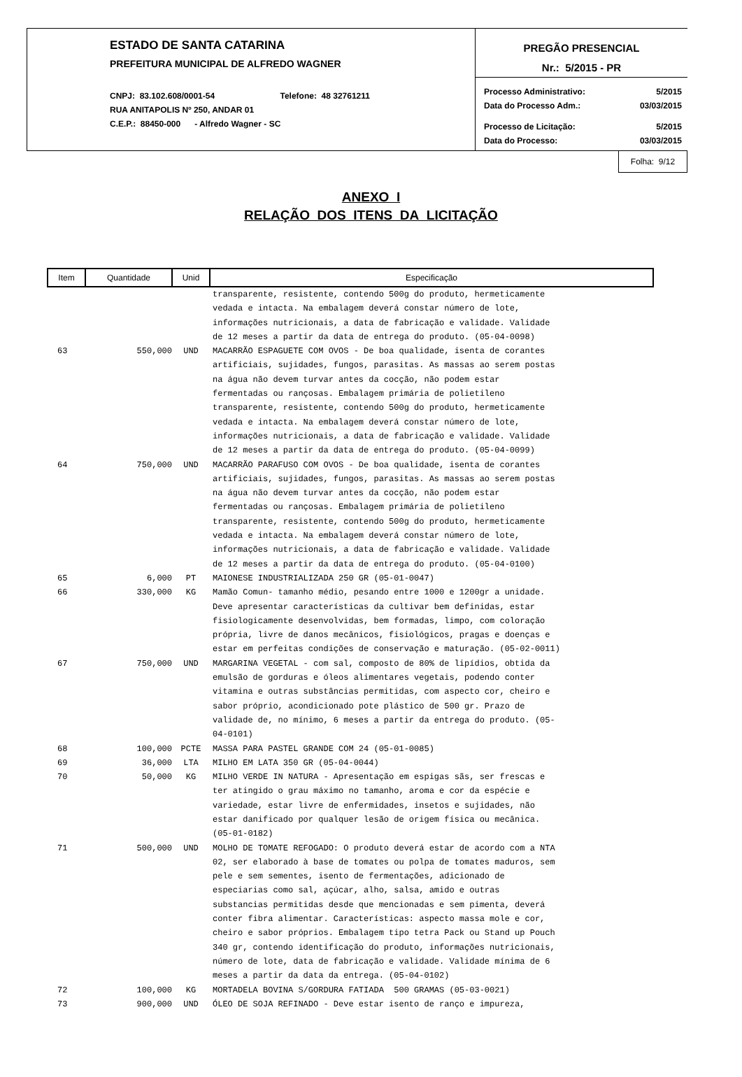ESTADO DE SANTA CATARINA
PREFEITURA MUNICIPAL DE ALFREDO WAGNER
CNPJ: 83.102.608/0001-54 Telefone: 48 32761211
RUA ANITAPOLIS Nº 250, ANDAR 01
C.E.P.: 88450-000 - Alfredo Wagner - SC
PREGÃO PRESENCIAL
Nr.: 5/2015 - PR
Processo Administrativo: 5/2015
Data do Processo Adm.: 03/03/2015
Processo de Licitação: 5/2015
Data do Processo: 03/03/2015
Folha: 9/12
ANEXO I
RELAÇÃO DOS ITENS DA LICITAÇÃO
| Item | Quantidade | Unid | Especificação |
| --- | --- | --- | --- |
| | | | transparente, resistente, contendo 500g do produto, hermeticamente vedada e intacta. Na embalagem deverá constar número de lote, informações nutricionais, a data de fabricação e validade. Validade de 12 meses a partir da data de entrega do produto. (05-04-0098) |
| 63 | 550,000 | UND | MACARRÃO ESPAGUETE COM OVOS - De boa qualidade, isenta de corantes artificiais, sujidades, fungos, parasitas. As massas ao serem postas na água não devem turvar antes da cocção, não podem estar fermentadas ou rançosas. Embalagem primária de polietileno transparente, resistente, contendo 500g do produto, hermeticamente vedada e intacta. Na embalagem deverá constar número de lote, informações nutricionais, a data de fabricação e validade. Validade de 12 meses a partir da data de entrega do produto. (05-04-0099) |
| 64 | 750,000 | UND | MACARRÃO PARAFUSO COM OVOS - De boa qualidade, isenta de corantes artificiais, sujidades, fungos, parasitas. As massas ao serem postas na água não devem turvar antes da cocção, não podem estar fermentadas ou rançosas. Embalagem primária de polietileno transparente, resistente, contendo 500g do produto, hermeticamente vedada e intacta. Na embalagem deverá constar número de lote, informações nutricionais, a data de fabricação e validade. Validade de 12 meses a partir da data de entrega do produto. (05-04-0100) |
| 65 | 6,000 | PT | MAIONESE INDUSTRIALIZADA 250 GR (05-01-0047) |
| 66 | 330,000 | KG | Mamão Comun- tamanho médio, pesando entre 1000 e 1200gr a unidade. Deve apresentar características da cultivar bem definidas, estar fisiologicamente desenvolvidas, bem formadas, limpo, com coloração própria, livre de danos mecânicos, fisiológicos, pragas e doenças e estar em perfeitas condições de conservação e maturação. (05-02-0011) |
| 67 | 750,000 | UND | MARGARINA VEGETAL - com sal, composto de 80% de lipídios, obtida da emulsão de gorduras e óleos alimentares vegetais, podendo conter vitamina e outras substâncias permitidas, com aspecto cor, cheiro e sabor próprio, acondicionado pote plástico de 500 gr. Prazo de validade de, no mínimo, 6 meses a partir da entrega do produto. (05- 04-0101) |
| 68 | 100,000 | PCTE | MASSA PARA PASTEL GRANDE COM 24 (05-01-0085) |
| 69 | 36,000 | LTA | MILHO EM LATA 350 GR (05-04-0044) |
| 70 | 50,000 | KG | MILHO VERDE IN NATURA - Apresentação em espigas sãs, ser frescas e ter atingido o grau máximo no tamanho, aroma e cor da espécie e variedade, estar livre de enfermidades, insetos e sujidades, não estar danificado por qualquer lesão de origem física ou mecânica. (05-01-0182) |
| 71 | 500,000 | UND | MOLHO DE TOMATE REFOGADO: O produto deverá estar de acordo com a NTA 02, ser elaborado à base de tomates ou polpa de tomates maduros, sem pele e sem sementes, isento de fermentações, adicionado de especiarias como sal, açúcar, alho, salsa, amido e outras substancias permitidas desde que mencionadas e sem pimenta, deverá conter fibra alimentar. Características: aspecto massa mole e cor, cheiro e sabor próprios. Embalagem tipo tetra Pack ou Stand up Pouch 340 gr, contendo identificação do produto, informações nutricionais, número de lote, data de fabricação e validade. Validade mínima de 6 meses a partir da data da entrega. (05-04-0102) |
| 72 | 100,000 | KG | MORTADELA BOVINA S/GORDURA FATIADA 500 GRAMAS (05-03-0021) |
| 73 | 900,000 | UND | ÓLEO DE SOJA REFINADO - Deve estar isento de ranço e impureza, |